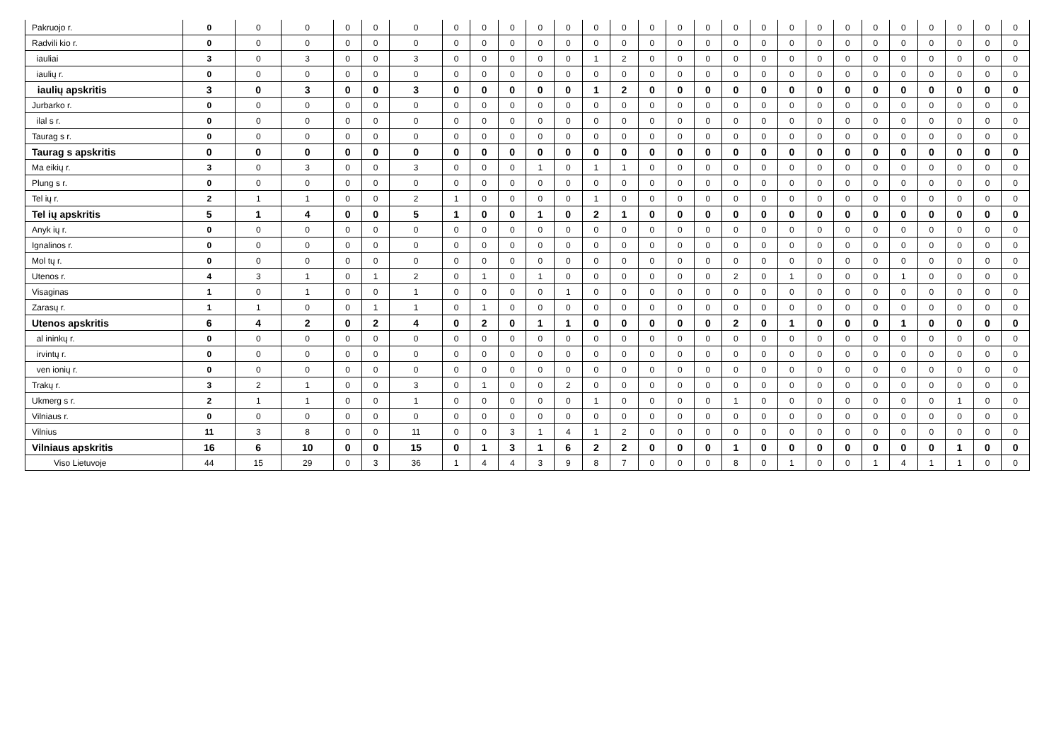| Pakruojo r. | 0 | 0 | 0 | 0 | 0 | 0 | 0 | 0 | 0 | 0 | 0 | 0 | 0 | 0 | 0 | 0 | 0 | 0 | 0 | 0 | 0 | 0 | 0 | 0 | 0 | 0 | 0 |
| Radvili kio r. | 0 | 0 | 0 | 0 | 0 | 0 | 0 | 0 | 0 | 0 | 0 | 0 | 0 | 0 | 0 | 0 | 0 | 0 | 0 | 0 | 0 | 0 | 0 | 0 | 0 | 0 | 0 |
| iauliai | 3 | 0 | 3 | 0 | 0 | 3 | 0 | 0 | 0 | 0 | 0 | 1 | 2 | 0 | 0 | 0 | 0 | 0 | 0 | 0 | 0 | 0 | 0 | 0 | 0 | 0 | 0 |
| iaulių r. | 0 | 0 | 0 | 0 | 0 | 0 | 0 | 0 | 0 | 0 | 0 | 0 | 0 | 0 | 0 | 0 | 0 | 0 | 0 | 0 | 0 | 0 | 0 | 0 | 0 | 0 | 0 |
| iaulių apskritis | 3 | 0 | 3 | 0 | 0 | 3 | 0 | 0 | 0 | 0 | 0 | 1 | 2 | 0 | 0 | 0 | 0 | 0 | 0 | 0 | 0 | 0 | 0 | 0 | 0 | 0 | 0 |
| Jurbarko r. | 0 | 0 | 0 | 0 | 0 | 0 | 0 | 0 | 0 | 0 | 0 | 0 | 0 | 0 | 0 | 0 | 0 | 0 | 0 | 0 | 0 | 0 | 0 | 0 | 0 | 0 | 0 |
| ilal s r. | 0 | 0 | 0 | 0 | 0 | 0 | 0 | 0 | 0 | 0 | 0 | 0 | 0 | 0 | 0 | 0 | 0 | 0 | 0 | 0 | 0 | 0 | 0 | 0 | 0 | 0 | 0 |
| Taurag s r. | 0 | 0 | 0 | 0 | 0 | 0 | 0 | 0 | 0 | 0 | 0 | 0 | 0 | 0 | 0 | 0 | 0 | 0 | 0 | 0 | 0 | 0 | 0 | 0 | 0 | 0 | 0 |
| Taurag s apskritis | 0 | 0 | 0 | 0 | 0 | 0 | 0 | 0 | 0 | 0 | 0 | 0 | 0 | 0 | 0 | 0 | 0 | 0 | 0 | 0 | 0 | 0 | 0 | 0 | 0 | 0 | 0 |
| Ma eikių r. | 3 | 0 | 3 | 0 | 0 | 3 | 0 | 0 | 0 | 1 | 0 | 1 | 1 | 0 | 0 | 0 | 0 | 0 | 0 | 0 | 0 | 0 | 0 | 0 | 0 | 0 | 0 |
| Plung s r. | 0 | 0 | 0 | 0 | 0 | 0 | 0 | 0 | 0 | 0 | 0 | 0 | 0 | 0 | 0 | 0 | 0 | 0 | 0 | 0 | 0 | 0 | 0 | 0 | 0 | 0 | 0 |
| Tel ių r. | 2 | 1 | 1 | 0 | 0 | 2 | 1 | 0 | 0 | 0 | 0 | 1 | 0 | 0 | 0 | 0 | 0 | 0 | 0 | 0 | 0 | 0 | 0 | 0 | 0 | 0 | 0 |
| Tel ių apskritis | 5 | 1 | 4 | 0 | 0 | 5 | 1 | 0 | 0 | 1 | 0 | 2 | 1 | 0 | 0 | 0 | 0 | 0 | 0 | 0 | 0 | 0 | 0 | 0 | 0 | 0 | 0 |
| Anyk ių r. | 0 | 0 | 0 | 0 | 0 | 0 | 0 | 0 | 0 | 0 | 0 | 0 | 0 | 0 | 0 | 0 | 0 | 0 | 0 | 0 | 0 | 0 | 0 | 0 | 0 | 0 | 0 |
| Ignalinos r. | 0 | 0 | 0 | 0 | 0 | 0 | 0 | 0 | 0 | 0 | 0 | 0 | 0 | 0 | 0 | 0 | 0 | 0 | 0 | 0 | 0 | 0 | 0 | 0 | 0 | 0 | 0 |
| Mol tų r. | 0 | 0 | 0 | 0 | 0 | 0 | 0 | 0 | 0 | 0 | 0 | 0 | 0 | 0 | 0 | 0 | 0 | 0 | 0 | 0 | 0 | 0 | 0 | 0 | 0 | 0 | 0 |
| Utenos r. | 4 | 3 | 1 | 0 | 1 | 2 | 0 | 1 | 0 | 1 | 0 | 0 | 0 | 0 | 0 | 0 | 2 | 0 | 1 | 0 | 0 | 0 | 1 | 0 | 0 | 0 | 0 |
| Visaginas | 1 | 0 | 1 | 0 | 0 | 1 | 0 | 0 | 0 | 0 | 1 | 0 | 0 | 0 | 0 | 0 | 0 | 0 | 0 | 0 | 0 | 0 | 0 | 0 | 0 | 0 | 0 |
| Zarasų r. | 1 | 1 | 0 | 0 | 1 | 1 | 0 | 1 | 0 | 0 | 0 | 0 | 0 | 0 | 0 | 0 | 0 | 0 | 0 | 0 | 0 | 0 | 0 | 0 | 0 | 0 | 0 |
| Utenos apskritis | 6 | 4 | 2 | 0 | 2 | 4 | 0 | 2 | 0 | 1 | 1 | 0 | 0 | 0 | 0 | 0 | 2 | 0 | 1 | 0 | 0 | 0 | 1 | 0 | 0 | 0 | 0 |
| al ininkų r. | 0 | 0 | 0 | 0 | 0 | 0 | 0 | 0 | 0 | 0 | 0 | 0 | 0 | 0 | 0 | 0 | 0 | 0 | 0 | 0 | 0 | 0 | 0 | 0 | 0 | 0 | 0 |
| irvintų r. | 0 | 0 | 0 | 0 | 0 | 0 | 0 | 0 | 0 | 0 | 0 | 0 | 0 | 0 | 0 | 0 | 0 | 0 | 0 | 0 | 0 | 0 | 0 | 0 | 0 | 0 | 0 |
| ven ionių r. | 0 | 0 | 0 | 0 | 0 | 0 | 0 | 0 | 0 | 0 | 0 | 0 | 0 | 0 | 0 | 0 | 0 | 0 | 0 | 0 | 0 | 0 | 0 | 0 | 0 | 0 | 0 |
| Trakų r. | 3 | 2 | 1 | 0 | 0 | 3 | 0 | 1 | 0 | 0 | 2 | 0 | 0 | 0 | 0 | 0 | 0 | 0 | 0 | 0 | 0 | 0 | 0 | 0 | 0 | 0 | 0 |
| Ukmerg s r. | 2 | 1 | 1 | 0 | 0 | 1 | 0 | 0 | 0 | 0 | 0 | 1 | 0 | 0 | 0 | 0 | 1 | 0 | 0 | 0 | 0 | 0 | 0 | 0 | 1 | 0 | 0 |
| Vilniaus r. | 0 | 0 | 0 | 0 | 0 | 0 | 0 | 0 | 0 | 0 | 0 | 0 | 0 | 0 | 0 | 0 | 0 | 0 | 0 | 0 | 0 | 0 | 0 | 0 | 0 | 0 | 0 |
| Vilnius | 11 | 3 | 8 | 0 | 0 | 11 | 0 | 0 | 3 | 1 | 4 | 1 | 2 | 0 | 0 | 0 | 0 | 0 | 0 | 0 | 0 | 0 | 0 | 0 | 0 | 0 | 0 |
| Vilniaus apskritis | 16 | 6 | 10 | 0 | 0 | 15 | 0 | 1 | 3 | 1 | 6 | 2 | 2 | 0 | 0 | 0 | 1 | 0 | 0 | 0 | 0 | 0 | 0 | 0 | 1 | 0 | 0 |
| Viso Lietuvoje | 44 | 15 | 29 | 0 | 3 | 36 | 1 | 4 | 4 | 3 | 9 | 8 | 7 | 0 | 0 | 0 | 8 | 0 | 1 | 0 | 0 | 1 | 4 | 1 | 1 | 0 | 0 |